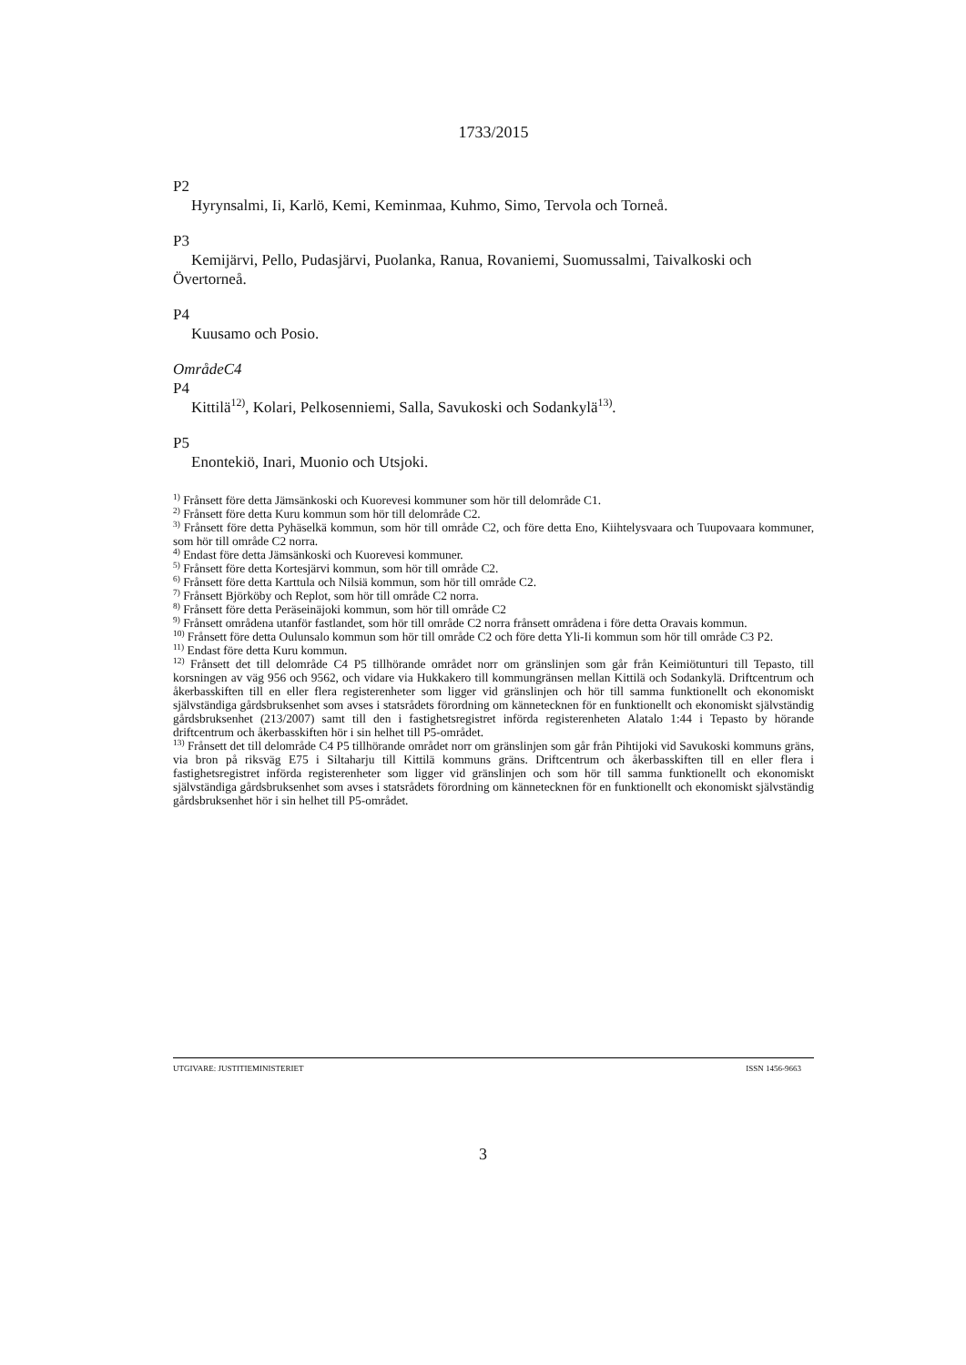1733/2015
P2
Hyrynsalmi, Ii, Karlö, Kemi, Keminmaa, Kuhmo, Simo, Tervola och Torneå.
P3
Kemijärvi, Pello, Pudasjärvi, Puolanka, Ranua, Rovaniemi, Suomussalmi, Taivalkoski och Övertorneå.
P4
Kuusamo och Posio.
OmrådeC4
P4
Kittilä<sup>12)</sup>, Kolari, Pelkosenniemi, Salla, Savukoski och Sodankylä<sup>13)</sup>.
P5
Enontekiö, Inari, Muonio och Utsjoki.
<sup>1)</sup> Frånsett före detta Jämsänkoski och Kuorevesi kommuner som hör till delområde C1.
<sup>2)</sup> Frånsett före detta Kuru kommun som hör till delområde C2.
<sup>3)</sup> Frånsett före detta Pyhäselkä kommun, som hör till område C2, och före detta Eno, Kiihtelysvaara och Tuupovaara kommuner, som hör till område C2 norra.
<sup>4)</sup> Endast före detta Jämsänkoski och Kuorevesi kommuner.
<sup>5)</sup> Frånsett före detta Kortesjärvi kommun, som hör till område C2.
<sup>6)</sup> Frånsett före detta Karttula och Nilsiä kommun, som hör till område C2.
<sup>7)</sup> Frånsett Björköby och Replot, som hör till område C2 norra.
<sup>8)</sup> Frånsett före detta Peräseinäjoki kommun, som hör till område C2
<sup>9)</sup> Frånsett områdena utanför fastlandet, som hör till område C2 norra frånsett områdena i före detta Oravais kommun.
<sup>10)</sup> Frånsett före detta Oulunsalo kommun som hör till område C2 och före detta Yli-Ii kommun som hör till område C3 P2.
<sup>11)</sup> Endast före detta Kuru kommun.
<sup>12)</sup> Frånsett det till delområde C4 P5 tillhörande området norr om gränslinjen som går från Keimiötunturi till Tepasto, till korsningen av väg 956 och 9562, och vidare via Hukkakero till kommungränsen mellan Kittilä och Sodankylä. Driftcentrum och åkerbasskiften till en eller flera registerenheter som ligger vid gränslinjen och hör till samma funktionellt och ekonomiskt självständiga gårdsbruksenhet som avses i statsrådets förordning om kännetecknen för en funktionellt och ekonomiskt självständig gårdsbruksenhet (213/2007) samt till den i fastighetsregistret införda registerenheten Alatalo 1:44 i Tepasto by hörande driftcentrum och åkerbasskiften hör i sin helhet till P5-området.
<sup>13)</sup> Frånsett det till delområde C4 P5 tillhörande området norr om gränslinjen som går från Pihtijoki vid Savukoski kommuns gräns, via bron på riksväg E75 i Siltaharju till Kittilä kommuns gräns. Driftcentrum och åkerbasskiften till en eller flera i fastighetsregistret införda registerenheter som ligger vid gränslinjen och som hör till samma funktionellt och ekonomiskt självständiga gårdsbruksenhet som avses i statsrådets förordning om kännetecknen för en funktionellt och ekonomiskt självständig gårdsbruksenhet hör i sin helhet till P5-området.
UTGIVARE: JUSTITIEMINISTERIET ISSN 1456-9663
3